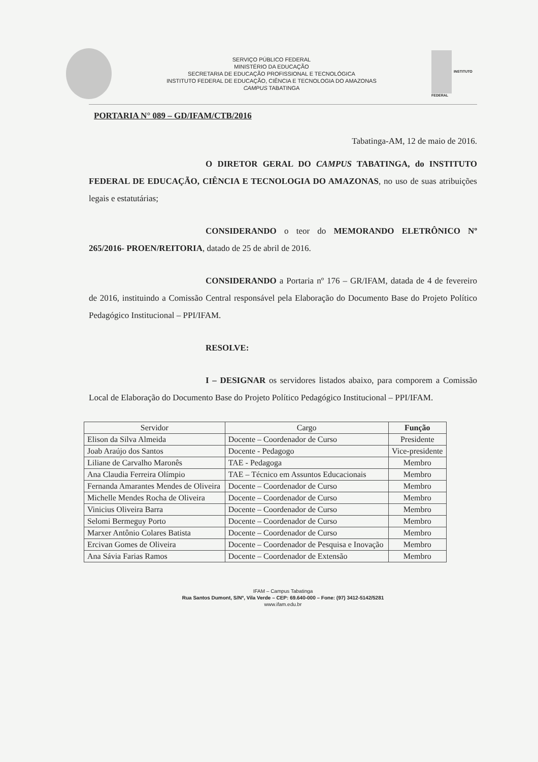SERVIÇO PÚBLICO FEDERAL
MINISTÉRIO DA EDUCAÇÃO
SECRETARIA DE EDUCAÇÃO PROFISSIONAL E TECNOLÓGICA
INSTITUTO FEDERAL DE EDUCAÇÃO, CIÊNCIA E TECNOLOGIA DO AMAZONAS
CAMPUS TABATINGA
INSTITUTO FEDERAL
PORTARIA N° 089 – GD/IFAM/CTB/2016
Tabatinga-AM, 12 de maio de 2016.
O DIRETOR GERAL DO CAMPUS TABATINGA, do INSTITUTO FEDERAL DE EDUCAÇÃO, CIÊNCIA E TECNOLOGIA DO AMAZONAS, no uso de suas atribuições legais e estatutárias;
CONSIDERANDO o teor do MEMORANDO ELETRÔNICO Nº 265/2016- PROEN/REITORIA, datado de 25 de abril de 2016.
CONSIDERANDO a Portaria nº 176 – GR/IFAM, datada de 4 de fevereiro de 2016, instituindo a Comissão Central responsável pela Elaboração do Documento Base do Projeto Político Pedagógico Institucional – PPI/IFAM.
RESOLVE:
I – DESIGNAR os servidores listados abaixo, para comporem a Comissão Local de Elaboração do Documento Base do Projeto Político Pedagógico Institucional – PPI/IFAM.
| Servidor | Cargo | Função |
| --- | --- | --- |
| Elison da Silva Almeida | Docente – Coordenador de Curso | Presidente |
| Joab Araújo dos Santos | Docente - Pedagogo | Vice-presidente |
| Liliane de Carvalho Maronês | TAE - Pedagoga | Membro |
| Ana Claudia Ferreira Olímpio | TAE – Técnico em Assuntos Educacionais | Membro |
| Fernanda Amarantes Mendes de Oliveira | Docente – Coordenador de Curso | Membro |
| Michelle Mendes Rocha de Oliveira | Docente – Coordenador de Curso | Membro |
| Vinicius Oliveira Barra | Docente – Coordenador de Curso | Membro |
| Selomi Bermeguy Porto | Docente – Coordenador de Curso | Membro |
| Marxer Antônio Colares Batista | Docente – Coordenador de Curso | Membro |
| Ercivan Gomes de Oliveira | Docente – Coordenador de Pesquisa e Inovação | Membro |
| Ana Sávia Farias Ramos | Docente – Coordenador de Extensão | Membro |
IFAM – Campus Tabatinga
Rua Santos Dumont, S/Nº, Vila Verde – CEP: 69.640-000 – Fone: (97) 3412-5142/5281
www.ifam.edu.br